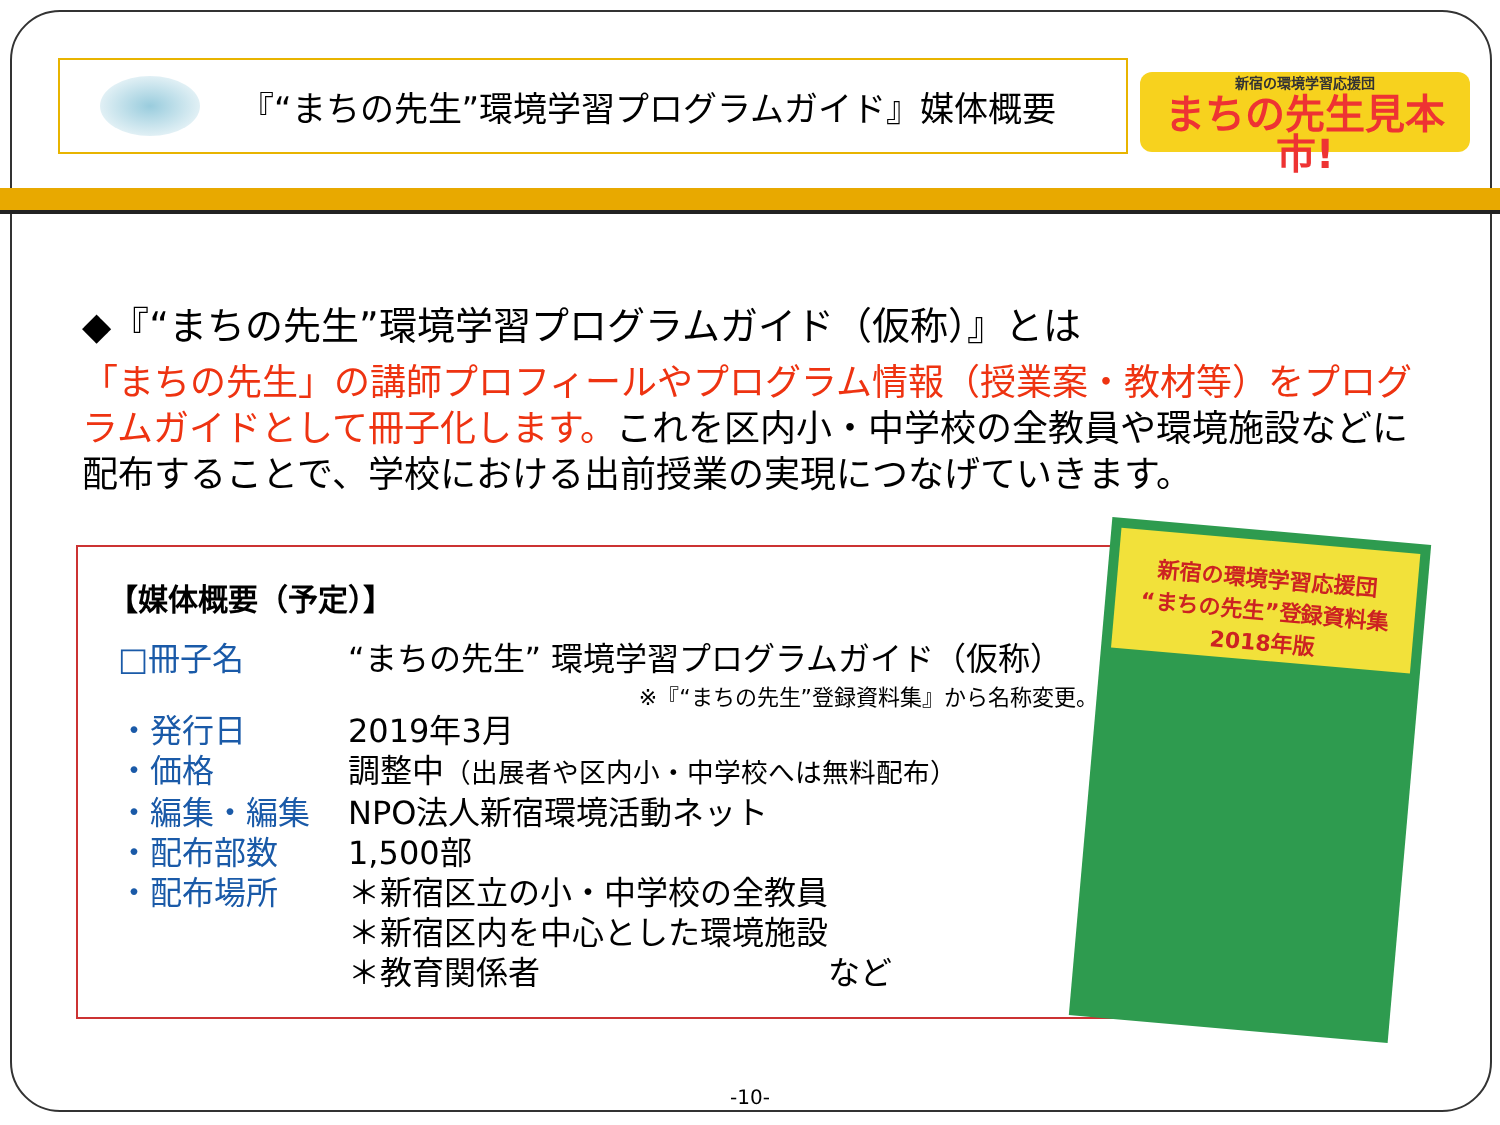『“まちの先生”環境学習プログラムガイド』媒体概要
新宿の環境学習応援団
まちの先生見本市!
◆『“まちの先生”環境学習プログラムガイド（仮称）』とは
「まちの先生」の講師プロフィールやプログラム情報（授業案・教材等）をプログラムガイドとして冊子化します。これを区内小・中学校の全教員や環境施設などに配布することで、学校における出前授業の実現につなげていきます。
【媒体概要（予定）】
□冊子名 “まちの先生” 環境学習プログラムガイド（仮称）
※『“まちの先生”登録資料集』から名称変更。
・発行日 2019年3月
・価格 調整中（出展者や区内小・中学校へは無料配布）
・編集・編集 NPO法人新宿環境活動ネット
・配布部数 1,500部
・配布場所 ＊新宿区立の小・中学校の全教員
＊新宿区内を中心とした環境施設
＊教育関係者　　　　　　　　　など
新宿の環境学習応援団
“まちの先生”登録資料集
2018年版
-10-